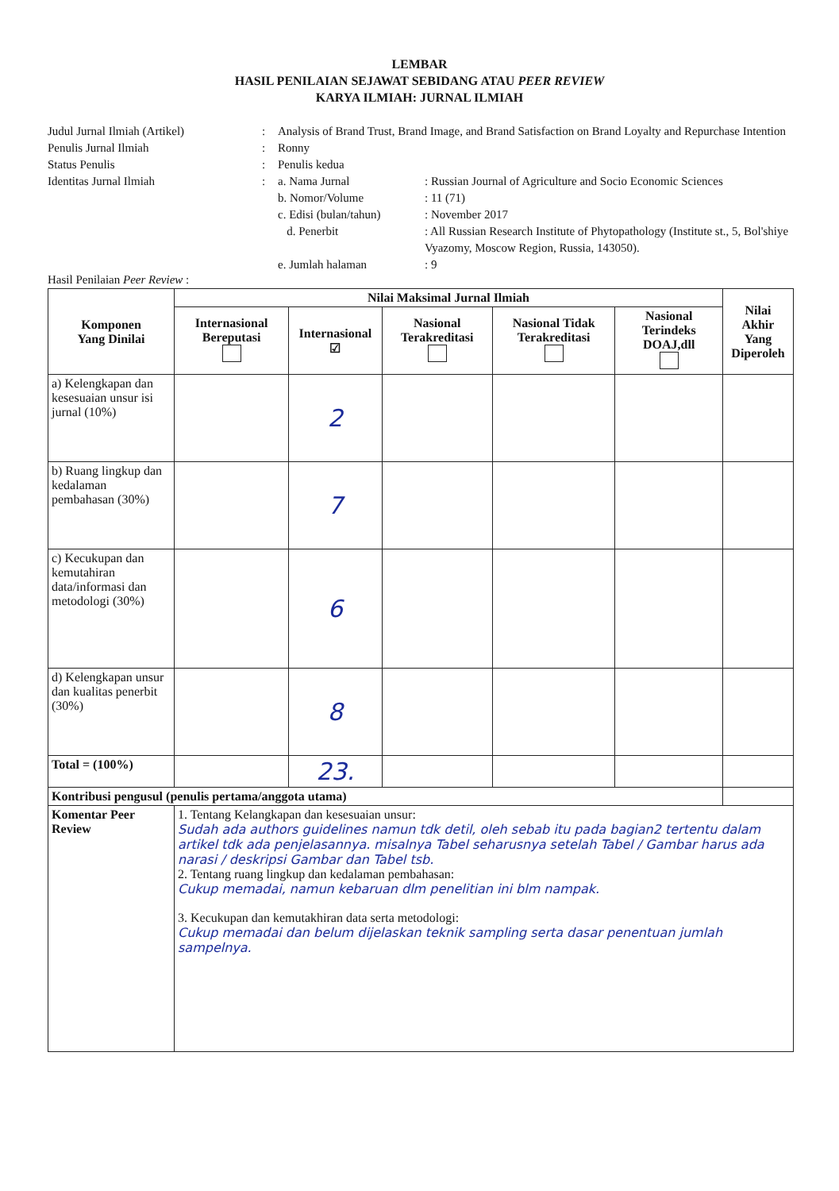LEMBAR
HASIL PENILAIAN SEJAWAT SEBIDANG ATAU PEER REVIEW
KARYA ILMIAH: JURNAL ILMIAH
Judul Jurnal Ilmiah (Artikel)
:
Analysis of Brand Trust, Brand Image, and Brand Satisfaction on Brand Loyalty and Repurchase Intention
Penulis Jurnal Ilmiah
:
Ronny
Status Penulis
:
Penulis kedua
Identitas Jurnal Ilmiah
:
a. Nama Jurnal
: Russian Journal of Agriculture and Socio Economic Sciences
b. Nomor/Volume
: 11 (71)
c. Edisi (bulan/tahun)
: November 2017
d. Penerbit
: All Russian Research Institute of Phytopathology (Institute st., 5, Bol'shiye Vyazomy, Moscow Region, Russia, 143050).
e. Jumlah halaman
: 9
Hasil Penilaian Peer Review :
| Komponen Yang Dinilai | Nilai Maksimal Jurnal Ilmiah | | | | | Nilai Akhir Yang Diperoleh |
| --- | --- | --- | --- | --- | --- | --- |
| | Internasional Bereputasi | Internasional ☑ | Nasional Terakreditasi | Nasional Tidak Terakreditasi | Nasional Terindeks DOAJ,dll | |
| a) Kelengkapan dan kesesuaian unsur isi jurnal (10%) | | 2 | | | | |
| b) Ruang lingkup dan kedalaman pembahasan (30%) | | 7 | | | | |
| c) Kecukupan dan kemutahiran data/informasi dan metodologi (30%) | | 6 | | | | |
| d) Kelengkapan unsur dan kualitas penerbit (30%) | | 8 | | | | |
| Total = (100%) | | 23. | | | | |
| Kontribusi pengusul (penulis pertama/anggota utama) | | | | | | |
| Komentar Peer Review | 1. Tentang Kelangkapan dan kesesuaian unsur: Sudah ada authors guidelines namun tdk detil, oleh sebab itu pada bagian2 tertentu dalam artikel tdk ada penjelasannya. misalnya Tabel seharusnya setelah Tabel / Gambar harus ada narasi / deskripsi Gambar dan Tabel tsb. 2. Tentang ruang lingkup dan kedalaman pembahasan: Cukup memadai, namun kebaruan dlm penelitian ini blm nampak. 3. Kecukupan dan kemutakhiran data serta metodologi: Cukup memadai dan belum dijelaskan teknik sampling serta dasar penentuan jumlah sampelnya. | | | | | |